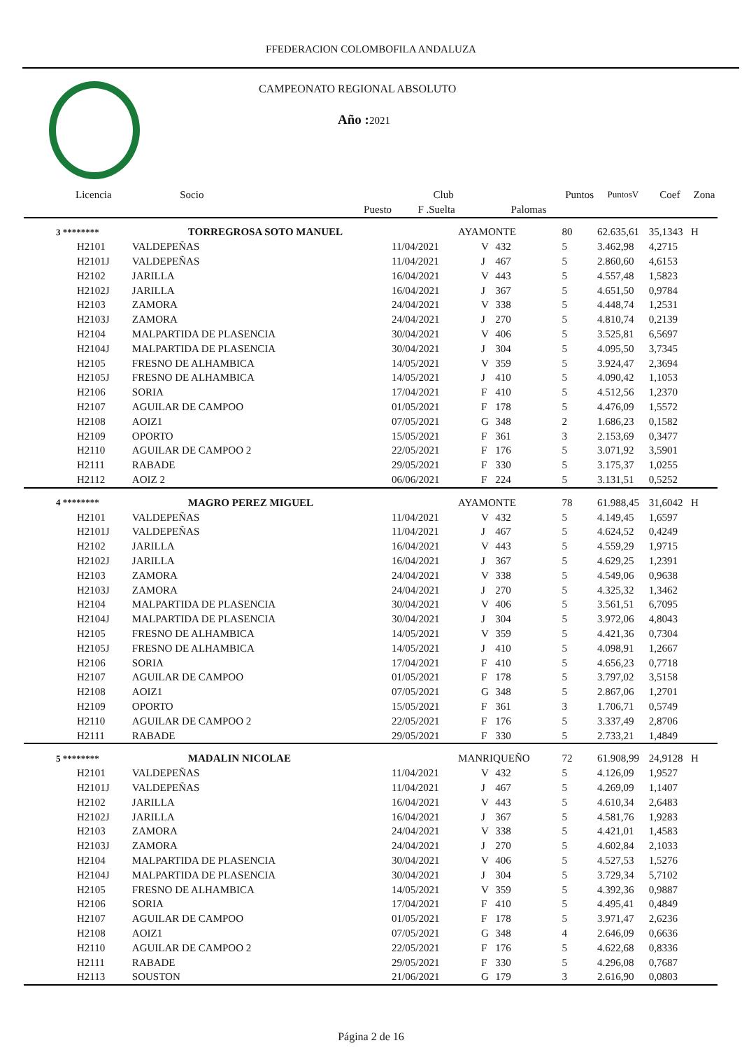FFEDERACION COLOMBOFILA ANDALUZA
CAMPEONATO REGIONAL ABSOLUTO
Año : 2021
| Licencia | Socio | | Club | | | Puntos | PuntosV | Coef | Zona |
| --- | --- | --- | --- | --- | --- | --- | --- | --- | --- |
| | | Puesto | F .Suelta | | Palomas | | | | |
| 3 ******** | TORREGROSA SOTO MANUEL | | AYAMONTE | | | 80 | 62.635,61 | 35,1343 | H |
| H2101 | VALDEPEÑAS | | 11/04/2021 | V | 432 | 5 | 3.462,98 | 4,2715 | |
| H2101J | VALDEPEÑAS | | 11/04/2021 | J | 467 | 5 | 2.860,60 | 4,6153 | |
| H2102 | JARILLA | | 16/04/2021 | V | 443 | 5 | 4.557,48 | 1,5823 | |
| H2102J | JARILLA | | 16/04/2021 | J | 367 | 5 | 4.651,50 | 0,9784 | |
| H2103 | ZAMORA | | 24/04/2021 | V | 338 | 5 | 4.448,74 | 1,2531 | |
| H2103J | ZAMORA | | 24/04/2021 | J | 270 | 5 | 4.810,74 | 0,2139 | |
| H2104 | MALPARTIDA DE PLASENCIA | | 30/04/2021 | V | 406 | 5 | 3.525,81 | 6,5697 | |
| H2104J | MALPARTIDA DE PLASENCIA | | 30/04/2021 | J | 304 | 5 | 4.095,50 | 3,7345 | |
| H2105 | FRESNO DE ALHAMBICA | | 14/05/2021 | V | 359 | 5 | 3.924,47 | 2,3694 | |
| H2105J | FRESNO DE ALHAMBICA | | 14/05/2021 | J | 410 | 5 | 4.090,42 | 1,1053 | |
| H2106 | SORIA | | 17/04/2021 | F | 410 | 5 | 4.512,56 | 1,2370 | |
| H2107 | AGUILAR DE CAMPOO | | 01/05/2021 | F | 178 | 5 | 4.476,09 | 1,5572 | |
| H2108 | AOIZ1 | | 07/05/2021 | G | 348 | 2 | 1.686,23 | 0,1582 | |
| H2109 | OPORTO | | 15/05/2021 | F | 361 | 3 | 2.153,69 | 0,3477 | |
| H2110 | AGUILAR DE CAMPOO 2 | | 22/05/2021 | F | 176 | 5 | 3.071,92 | 3,5901 | |
| H2111 | RABADE | | 29/05/2021 | F | 330 | 5 | 3.175,37 | 1,0255 | |
| H2112 | AOIZ 2 | | 06/06/2021 | F | 224 | 5 | 3.131,51 | 0,5252 | |
| 4 ******** | MAGRO PEREZ MIGUEL | | AYAMONTE | | | 78 | 61.988,45 | 31,6042 | H |
| H2101 | VALDEPEÑAS | | 11/04/2021 | V | 432 | 5 | 4.149,45 | 1,6597 | |
| H2101J | VALDEPEÑAS | | 11/04/2021 | J | 467 | 5 | 4.624,52 | 0,4249 | |
| H2102 | JARILLA | | 16/04/2021 | V | 443 | 5 | 4.559,29 | 1,9715 | |
| H2102J | JARILLA | | 16/04/2021 | J | 367 | 5 | 4.629,25 | 1,2391 | |
| H2103 | ZAMORA | | 24/04/2021 | V | 338 | 5 | 4.549,06 | 0,9638 | |
| H2103J | ZAMORA | | 24/04/2021 | J | 270 | 5 | 4.325,32 | 1,3462 | |
| H2104 | MALPARTIDA DE PLASENCIA | | 30/04/2021 | V | 406 | 5 | 3.561,51 | 6,7095 | |
| H2104J | MALPARTIDA DE PLASENCIA | | 30/04/2021 | J | 304 | 5 | 3.972,06 | 4,8043 | |
| H2105 | FRESNO DE ALHAMBICA | | 14/05/2021 | V | 359 | 5 | 4.421,36 | 0,7304 | |
| H2105J | FRESNO DE ALHAMBICA | | 14/05/2021 | J | 410 | 5 | 4.098,91 | 1,2667 | |
| H2106 | SORIA | | 17/04/2021 | F | 410 | 5 | 4.656,23 | 0,7718 | |
| H2107 | AGUILAR DE CAMPOO | | 01/05/2021 | F | 178 | 5 | 3.797,02 | 3,5158 | |
| H2108 | AOIZ1 | | 07/05/2021 | G | 348 | 5 | 2.867,06 | 1,2701 | |
| H2109 | OPORTO | | 15/05/2021 | F | 361 | 3 | 1.706,71 | 0,5749 | |
| H2110 | AGUILAR DE CAMPOO 2 | | 22/05/2021 | F | 176 | 5 | 3.337,49 | 2,8706 | |
| H2111 | RABADE | | 29/05/2021 | F | 330 | 5 | 2.733,21 | 1,4849 | |
| 5 ******** | MADALIN NICOLAE | | MANRIQUEÑO | | | 72 | 61.908,99 | 24,9128 | H |
| H2101 | VALDEPEÑAS | | 11/04/2021 | V | 432 | 5 | 4.126,09 | 1,9527 | |
| H2101J | VALDEPEÑAS | | 11/04/2021 | J | 467 | 5 | 4.269,09 | 1,1407 | |
| H2102 | JARILLA | | 16/04/2021 | V | 443 | 5 | 4.610,34 | 2,6483 | |
| H2102J | JARILLA | | 16/04/2021 | J | 367 | 5 | 4.581,76 | 1,9283 | |
| H2103 | ZAMORA | | 24/04/2021 | V | 338 | 5 | 4.421,01 | 1,4583 | |
| H2103J | ZAMORA | | 24/04/2021 | J | 270 | 5 | 4.602,84 | 2,1033 | |
| H2104 | MALPARTIDA DE PLASENCIA | | 30/04/2021 | V | 406 | 5 | 4.527,53 | 1,5276 | |
| H2104J | MALPARTIDA DE PLASENCIA | | 30/04/2021 | J | 304 | 5 | 3.729,34 | 5,7102 | |
| H2105 | FRESNO DE ALHAMBICA | | 14/05/2021 | V | 359 | 5 | 4.392,36 | 0,9887 | |
| H2106 | SORIA | | 17/04/2021 | F | 410 | 5 | 4.495,41 | 0,4849 | |
| H2107 | AGUILAR DE CAMPOO | | 01/05/2021 | F | 178 | 5 | 3.971,47 | 2,6236 | |
| H2108 | AOIZ1 | | 07/05/2021 | G | 348 | 4 | 2.646,09 | 0,6636 | |
| H2110 | AGUILAR DE CAMPOO 2 | | 22/05/2021 | F | 176 | 5 | 4.622,68 | 0,8336 | |
| H2111 | RABADE | | 29/05/2021 | F | 330 | 5 | 4.296,08 | 0,7687 | |
| H2113 | SOUSTON | | 21/06/2021 | G | 179 | 3 | 2.616,90 | 0,0803 | |
Página 2 de 16